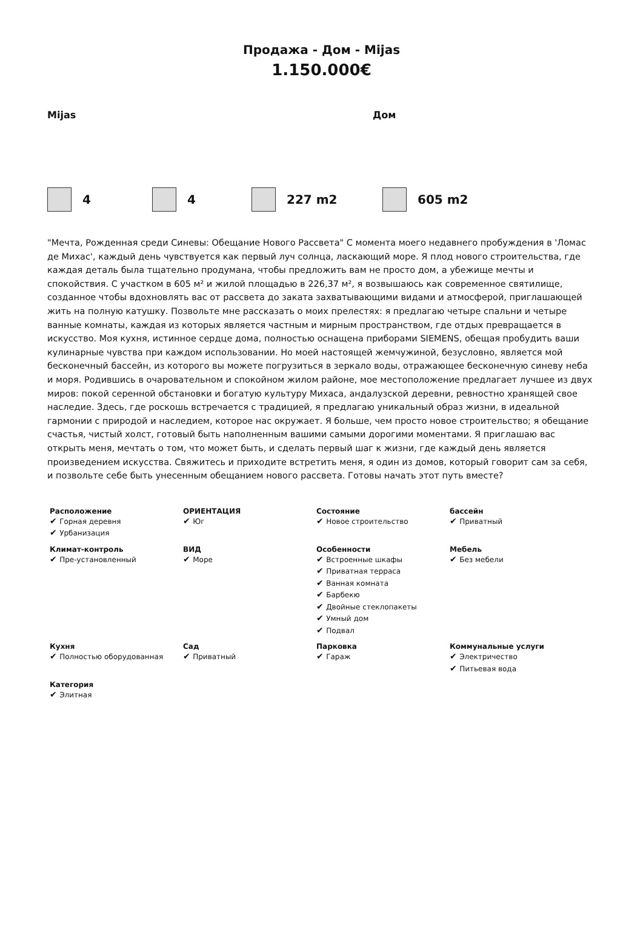Продажа - Дом - Mijas
1.150.000€
Mijas Дом
4 4 227 m2 605 m2
"Мечта, Рожденная среди Синевы: Обещание Нового Рассвета" С момента моего недавнего пробуждения в 'Ломас де Михас', каждый день чувствуется как первый луч солнца, ласкающий море. Я плод нового строительства, где каждая деталь была тщательно продумана, чтобы предложить вам не просто дом, а убежище мечты и спокойствия. С участком в 605 м² и жилой площадью в 226,37 м², я возвышаюсь как современное святилище, созданное чтобы вдохновлять вас от рассвета до заката захватывающими видами и атмосферой, приглашающей жить на полную катушку. Позвольте мне рассказать о моих прелестях: я предлагаю четыре спальни и четыре ванные комнаты, каждая из которых является частным и мирным пространством, где отдых превращается в искусство. Моя кухня, истинное сердце дома, полностью оснащена приборами SIEMENS, обещая пробудить ваши кулинарные чувства при каждом использовании. Но моей настоящей жемчужиной, безусловно, является мой бесконечный бассейн, из которого вы можете погрузиться в зеркало воды, отражающее бесконечную синеву неба и моря. Родившись в очаровательном и спокойном жилом районе, мое местоположение предлагает лучшее из двух миров: покой серенной обстановки и богатую культуру Михаса, андалузской деревни, ревностно хранящей свое наследие. Здесь, где роскошь встречается с традицией, я предлагаю уникальный образ жизни, в идеальной гармонии с природой и наследием, которое нас окружает. Я больше, чем просто новое строительство; я обещание счастья, чистый холст, готовый быть наполненным вашими самыми дорогими моментами. Я приглашаю вас открыть меня, мечтать о том, что может быть, и сделать первый шаг к жизни, где каждый день является произведением искусства. Свяжитесь и приходите встретить меня, я один из домов, который говорит сам за себя, и позвольте себе быть унесенным обещанием нового рассвета. Готовы начать этот путь вместе?
| Расположение Горная деревня Урбанизация | ОРИЕНТАЦИЯ Юг | Состояние Новое строительство | бассейн Приватный |
| Климат-контроль Пре-установленный | ВИД Море | Особенности Встроенные шкафы Приватная терраса Ванная комната Барбекю Двойные стеклопакеты Умный дом Подвал | Мебель Без мебели |
| Кухня Полностью оборудованная | Сад Приватный | Парковка Гараж | Коммунальные услуги Электричество Питьевая вода |
| Категория Элитная | | | |